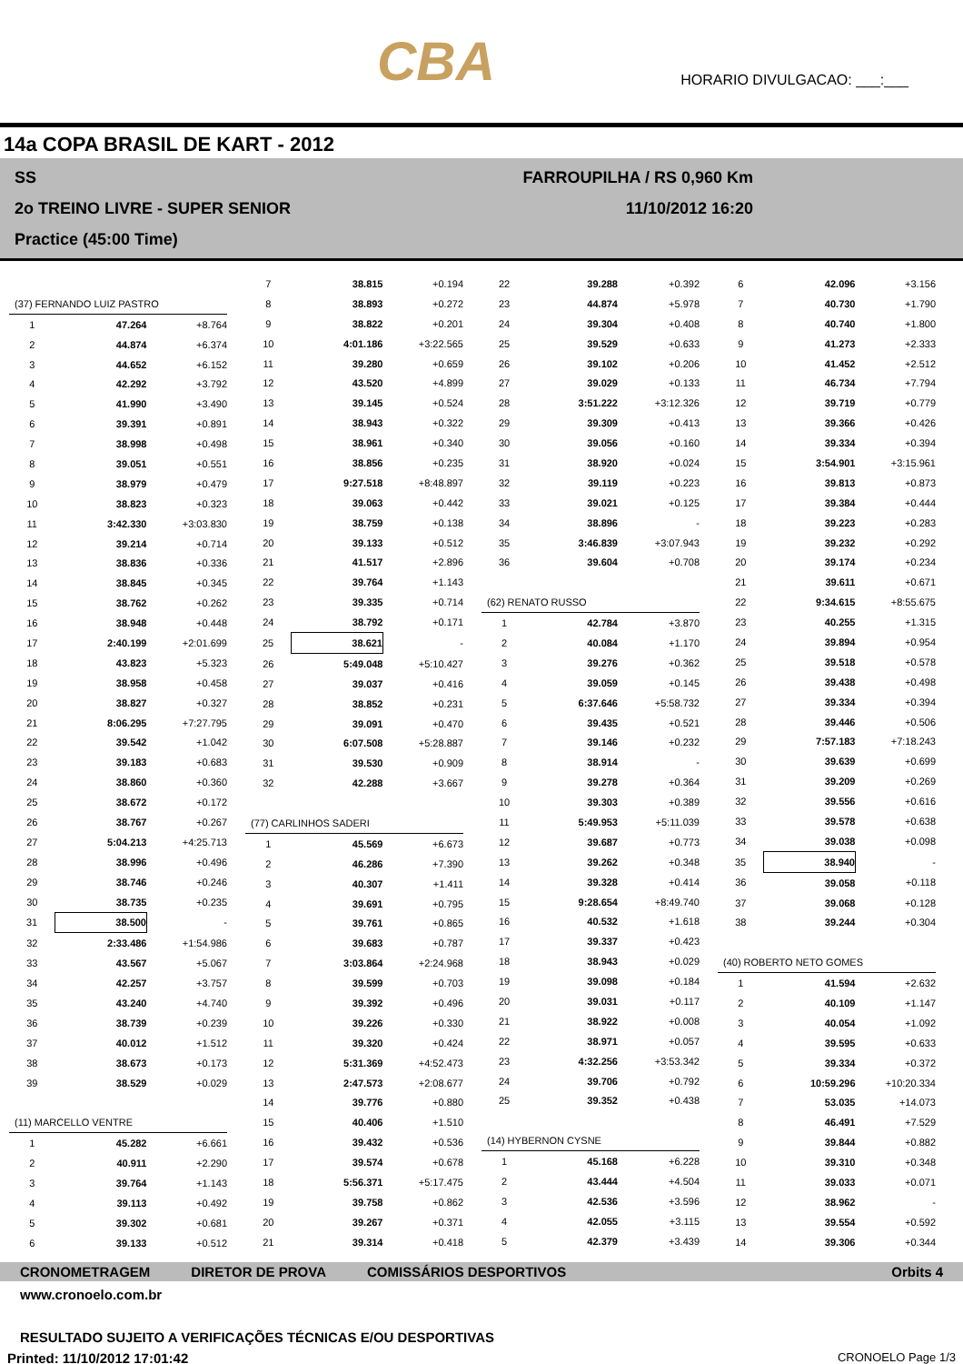CBA
HORARIO DIVULGACAO: ___:___
14a COPA BRASIL DE KART - 2012
SS
2o TREINO LIVRE - SUPER SENIOR
Practice (45:00 Time)
FARROUPILHA / RS 0,960 Km
11/10/2012 16:20
| (37) FERNANDO LUIZ PASTRO | | |
| 1 | 47.264 | +8.764 |
| 2 | 44.874 | +6.374 |
| 3 | 44.652 | +6.152 |
| 4 | 42.292 | +3.792 |
| 5 | 41.990 | +3.490 |
| 6 | 39.391 | +0.891 |
| 7 | 38.998 | +0.498 |
| 8 | 39.051 | +0.551 |
| 9 | 38.979 | +0.479 |
| 10 | 38.823 | +0.323 |
| 11 | 3:42.330 | +3:03.830 |
| 12 | 39.214 | +0.714 |
| 13 | 38.836 | +0.336 |
| 14 | 38.845 | +0.345 |
| 15 | 38.762 | +0.262 |
| 16 | 38.948 | +0.448 |
| 17 | 2:40.199 | +2:01.699 |
| 18 | 43.823 | +5.323 |
| 19 | 38.958 | +0.458 |
| 20 | 38.827 | +0.327 |
| 21 | 8:06.295 | +7:27.795 |
| 22 | 39.542 | +1.042 |
| 23 | 39.183 | +0.683 |
| 24 | 38.860 | +0.360 |
| 25 | 38.672 | +0.172 |
| 26 | 38.767 | +0.267 |
| 27 | 5:04.213 | +4:25.713 |
| 28 | 38.996 | +0.496 |
| 29 | 38.746 | +0.246 |
| 30 | 38.735 | +0.235 |
| 31 | 38.500 | - |
| 32 | 2:33.486 | +1:54.986 |
| 33 | 43.567 | +5.067 |
| 34 | 42.257 | +3.757 |
| 35 | 43.240 | +4.740 |
| 36 | 38.739 | +0.239 |
| 37 | 40.012 | +1.512 |
| 38 | 38.673 | +0.173 |
| 39 | 38.529 | +0.029 |
| (11) MARCELLO VENTRE | | |
| 1 | 45.282 | +6.661 |
| 2 | 40.911 | +2.290 |
| 3 | 39.764 | +1.143 |
| 4 | 39.113 | +0.492 |
| 5 | 39.302 | +0.681 |
| 6 | 39.133 | +0.512 |
| 7 | 38.815 | +0.194 |
| 8 | 38.893 | +0.272 |
| 9 | 38.822 | +0.201 |
| 10 | 4:01.186 | +3:22.565 |
| 11 | 39.280 | +0.659 |
| 12 | 43.520 | +4.899 |
| 13 | 39.145 | +0.524 |
| 14 | 38.943 | +0.322 |
| 15 | 38.961 | +0.340 |
| 16 | 38.856 | +0.235 |
| 17 | 9:27.518 | +8:48.897 |
| 18 | 39.063 | +0.442 |
| 19 | 38.759 | +0.138 |
| 20 | 39.133 | +0.512 |
| 21 | 41.517 | +2.896 |
| 22 | 39.764 | +1.143 |
| 23 | 39.335 | +0.714 |
| 24 | 38.792 | +0.171 |
| 25 | 38.621 | - |
| 26 | 5:49.048 | +5:10.427 |
| 27 | 39.037 | +0.416 |
| 28 | 38.852 | +0.231 |
| 29 | 39.091 | +0.470 |
| 30 | 6:07.508 | +5:28.887 |
| 31 | 39.530 | +0.909 |
| 32 | 42.288 | +3.667 |
| (77) CARLINHOS SADERI | | |
| 1 | 45.569 | +6.673 |
| 2 | 46.286 | +7.390 |
| 3 | 40.307 | +1.411 |
| 4 | 39.691 | +0.795 |
| 5 | 39.761 | +0.865 |
| 6 | 39.683 | +0.787 |
| 7 | 3:03.864 | +2:24.968 |
| 8 | 39.599 | +0.703 |
| 9 | 39.392 | +0.496 |
| 10 | 39.226 | +0.330 |
| 11 | 39.320 | +0.424 |
| 12 | 5:31.369 | +4:52.473 |
| 13 | 2:47.573 | +2:08.677 |
| 14 | 39.776 | +0.880 |
| 15 | 40.406 | +1.510 |
| 16 | 39.432 | +0.536 |
| 17 | 39.574 | +0.678 |
| 18 | 5:56.371 | +5:17.475 |
| 19 | 39.758 | +0.862 |
| 20 | 39.267 | +0.371 |
| 21 | 39.314 | +0.418 |
| 22 | 39.288 | +0.392 |
| 23 | 44.874 | +5.978 |
| 24 | 39.304 | +0.408 |
| 25 | 39.529 | +0.633 |
| 26 | 39.102 | +0.206 |
| 27 | 39.029 | +0.133 |
| 28 | 3:51.222 | +3:12.326 |
| 29 | 39.309 | +0.413 |
| 30 | 39.056 | +0.160 |
| 31 | 38.920 | +0.024 |
| 32 | 39.119 | +0.223 |
| 33 | 39.021 | +0.125 |
| 34 | 38.896 | - |
| 35 | 3:46.839 | +3:07.943 |
| 36 | 39.604 | +0.708 |
| (62) RENATO RUSSO | | |
| 1 | 42.784 | +3.870 |
| 2 | 40.084 | +1.170 |
| 3 | 39.276 | +0.362 |
| 4 | 39.059 | +0.145 |
| 5 | 6:37.646 | +5:58.732 |
| 6 | 39.435 | +0.521 |
| 7 | 39.146 | +0.232 |
| 8 | 38.914 | - |
| 9 | 39.278 | +0.364 |
| 10 | 39.303 | +0.389 |
| 11 | 5:49.953 | +5:11.039 |
| 12 | 39.687 | +0.773 |
| 13 | 39.262 | +0.348 |
| 14 | 39.328 | +0.414 |
| 15 | 9:28.654 | +8:49.740 |
| 16 | 40.532 | +1.618 |
| 17 | 39.337 | +0.423 |
| 18 | 38.943 | +0.029 |
| 19 | 39.098 | +0.184 |
| 20 | 39.031 | +0.117 |
| 21 | 38.922 | +0.008 |
| 22 | 38.971 | +0.057 |
| 23 | 4:32.256 | +3:53.342 |
| 24 | 39.706 | +0.792 |
| 25 | 39.352 | +0.438 |
| (14) HYBERNON CYSNE | | |
| 1 | 45.168 | +6.228 |
| 2 | 43.444 | +4.504 |
| 3 | 42.536 | +3.596 |
| 4 | 42.055 | +3.115 |
| 5 | 42.379 | +3.439 |
| 6 | 42.096 | +3.156 |
| 7 | 40.730 | +1.790 |
| 8 | 40.740 | +1.800 |
| 9 | 41.273 | +2.333 |
| 10 | 41.452 | +2.512 |
| 11 | 46.734 | +7.794 |
| 12 | 39.719 | +0.779 |
| 13 | 39.366 | +0.426 |
| 14 | 39.334 | +0.394 |
| 15 | 3:54.901 | +3:15.961 |
| 16 | 39.813 | +0.873 |
| 17 | 39.384 | +0.444 |
| 18 | 39.223 | +0.283 |
| 19 | 39.232 | +0.292 |
| 20 | 39.174 | +0.234 |
| 21 | 39.611 | +0.671 |
| 22 | 9:34.615 | +8:55.675 |
| 23 | 40.255 | +1.315 |
| 24 | 39.894 | +0.954 |
| 25 | 39.518 | +0.578 |
| 26 | 39.438 | +0.498 |
| 27 | 39.334 | +0.394 |
| 28 | 39.446 | +0.506 |
| 29 | 7:57.183 | +7:18.243 |
| 30 | 39.639 | +0.699 |
| 31 | 39.209 | +0.269 |
| 32 | 39.556 | +0.616 |
| 33 | 39.578 | +0.638 |
| 34 | 39.038 | +0.098 |
| 35 | 38.940 | - |
| 36 | 39.058 | +0.118 |
| 37 | 39.068 | +0.128 |
| 38 | 39.244 | +0.304 |
| (40) ROBERTO NETO GOMES | | |
| 1 | 41.594 | +2.632 |
| 2 | 40.109 | +1.147 |
| 3 | 40.054 | +1.092 |
| 4 | 39.595 | +0.633 |
| 5 | 39.334 | +0.372 |
| 6 | 10:59.296 | +10:20.334 |
| 7 | 53.035 | +14.073 |
| 8 | 46.491 | +7.529 |
| 9 | 39.844 | +0.882 |
| 10 | 39.310 | +0.348 |
| 11 | 39.033 | +0.071 |
| 12 | 38.962 | - |
| 13 | 39.554 | +0.592 |
| 14 | 39.306 | +0.344 |
CRONOMETRAGEM DIRETOR DE PROVA COMISSÁRIOS DESPORTIVOS Orbits 4
www.cronoelo.com.br
RESULTADO SUJEITO A VERIFICAÇÕES TÉCNICAS E/OU DESPORTIVAS
Printed: 11/10/2012 17:01:42 CRONOELO Page 1/3